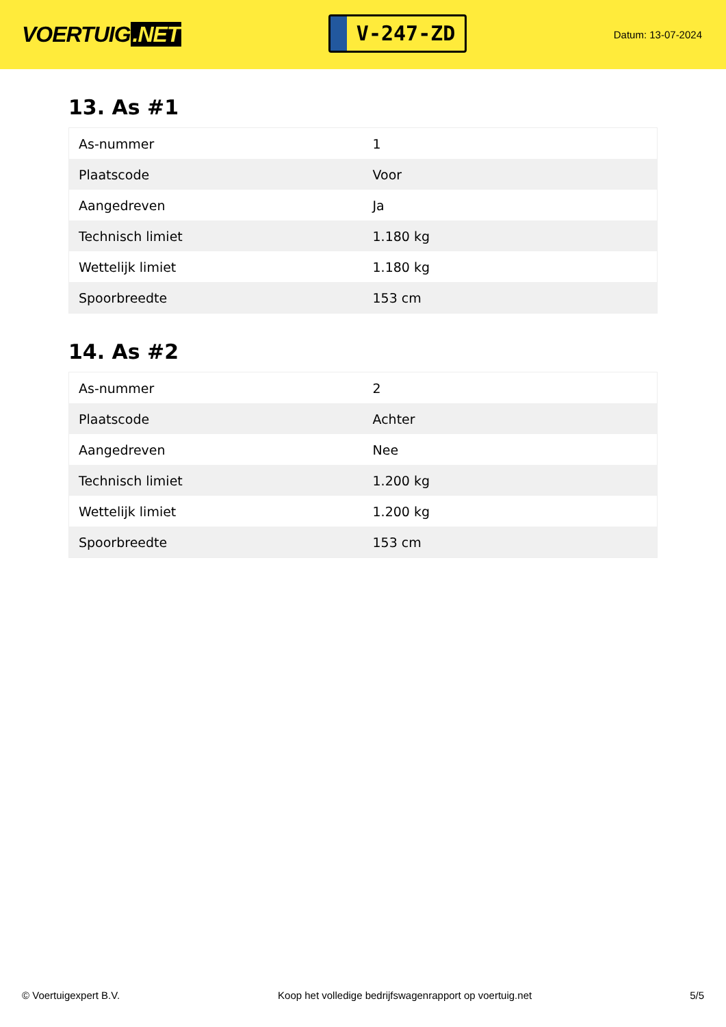VOERTUIG.NET
V-247-ZD
Datum: 13-07-2024
13. As #1
| As-nummer | 1 |
| Plaatscode | Voor |
| Aangedreven | Ja |
| Technisch limiet | 1.180 kg |
| Wettelijk limiet | 1.180 kg |
| Spoorbreedte | 153 cm |
14. As #2
| As-nummer | 2 |
| Plaatscode | Achter |
| Aangedreven | Nee |
| Technisch limiet | 1.200 kg |
| Wettelijk limiet | 1.200 kg |
| Spoorbreedte | 153 cm |
© Voertuigexpert B.V. Koop het volledige bedrijfswagenrapport op voertuig.net 5/5